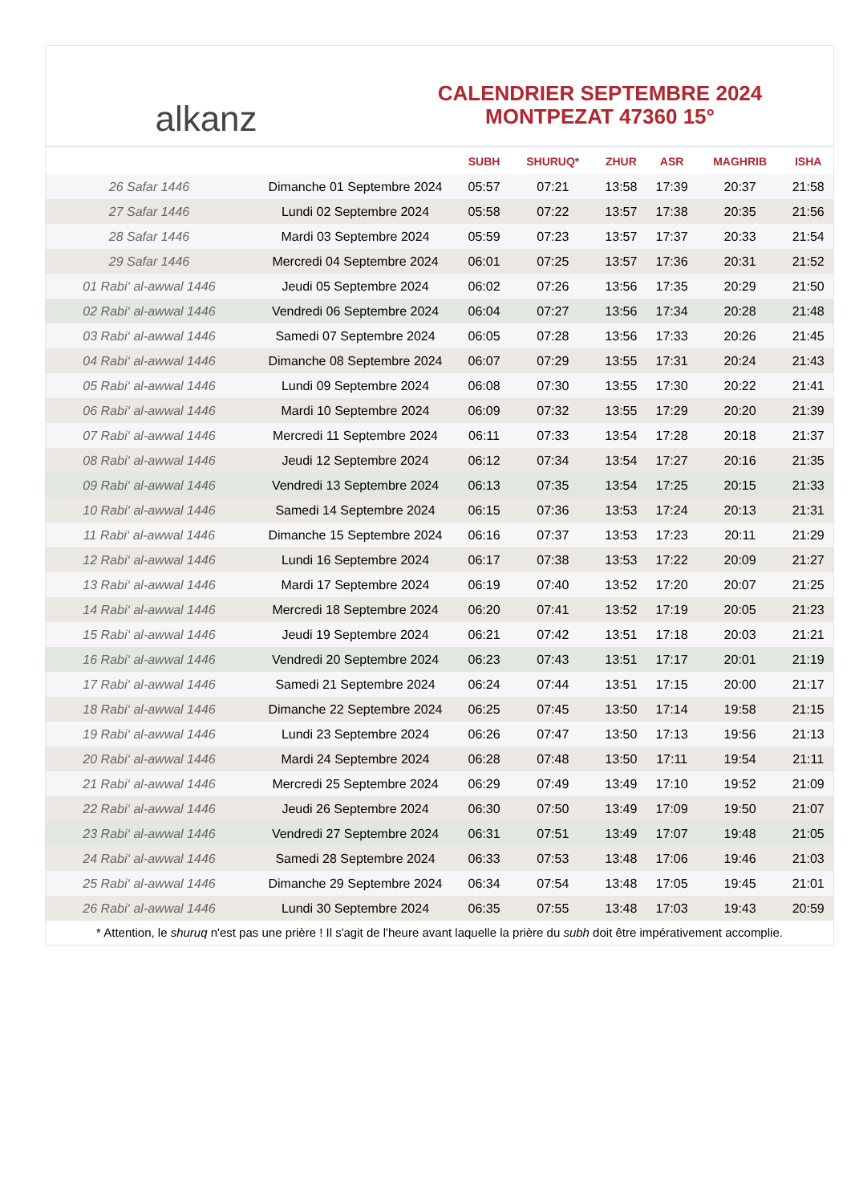alkanz
CALENDRIER SEPTEMBRE 2024
MONTPEZAT 47360 15°
| | | SUBH | SHURUQ* | ZHUR | ASR | MAGHRIB | ISHA |
| --- | --- | --- | --- | --- | --- | --- | --- |
| 26 Safar 1446 | Dimanche 01 Septembre 2024 | 05:57 | 07:21 | 13:58 | 17:39 | 20:37 | 21:58 |
| 27 Safar 1446 | Lundi 02 Septembre 2024 | 05:58 | 07:22 | 13:57 | 17:38 | 20:35 | 21:56 |
| 28 Safar 1446 | Mardi 03 Septembre 2024 | 05:59 | 07:23 | 13:57 | 17:37 | 20:33 | 21:54 |
| 29 Safar 1446 | Mercredi 04 Septembre 2024 | 06:01 | 07:25 | 13:57 | 17:36 | 20:31 | 21:52 |
| 01 Rabi‘ al-awwal 1446 | Jeudi 05 Septembre 2024 | 06:02 | 07:26 | 13:56 | 17:35 | 20:29 | 21:50 |
| 02 Rabi‘ al-awwal 1446 | Vendredi 06 Septembre 2024 | 06:04 | 07:27 | 13:56 | 17:34 | 20:28 | 21:48 |
| 03 Rabi‘ al-awwal 1446 | Samedi 07 Septembre 2024 | 06:05 | 07:28 | 13:56 | 17:33 | 20:26 | 21:45 |
| 04 Rabi‘ al-awwal 1446 | Dimanche 08 Septembre 2024 | 06:07 | 07:29 | 13:55 | 17:31 | 20:24 | 21:43 |
| 05 Rabi‘ al-awwal 1446 | Lundi 09 Septembre 2024 | 06:08 | 07:30 | 13:55 | 17:30 | 20:22 | 21:41 |
| 06 Rabi‘ al-awwal 1446 | Mardi 10 Septembre 2024 | 06:09 | 07:32 | 13:55 | 17:29 | 20:20 | 21:39 |
| 07 Rabi‘ al-awwal 1446 | Mercredi 11 Septembre 2024 | 06:11 | 07:33 | 13:54 | 17:28 | 20:18 | 21:37 |
| 08 Rabi‘ al-awwal 1446 | Jeudi 12 Septembre 2024 | 06:12 | 07:34 | 13:54 | 17:27 | 20:16 | 21:35 |
| 09 Rabi‘ al-awwal 1446 | Vendredi 13 Septembre 2024 | 06:13 | 07:35 | 13:54 | 17:25 | 20:15 | 21:33 |
| 10 Rabi‘ al-awwal 1446 | Samedi 14 Septembre 2024 | 06:15 | 07:36 | 13:53 | 17:24 | 20:13 | 21:31 |
| 11 Rabi‘ al-awwal 1446 | Dimanche 15 Septembre 2024 | 06:16 | 07:37 | 13:53 | 17:23 | 20:11 | 21:29 |
| 12 Rabi‘ al-awwal 1446 | Lundi 16 Septembre 2024 | 06:17 | 07:38 | 13:53 | 17:22 | 20:09 | 21:27 |
| 13 Rabi‘ al-awwal 1446 | Mardi 17 Septembre 2024 | 06:19 | 07:40 | 13:52 | 17:20 | 20:07 | 21:25 |
| 14 Rabi‘ al-awwal 1446 | Mercredi 18 Septembre 2024 | 06:20 | 07:41 | 13:52 | 17:19 | 20:05 | 21:23 |
| 15 Rabi‘ al-awwal 1446 | Jeudi 19 Septembre 2024 | 06:21 | 07:42 | 13:51 | 17:18 | 20:03 | 21:21 |
| 16 Rabi‘ al-awwal 1446 | Vendredi 20 Septembre 2024 | 06:23 | 07:43 | 13:51 | 17:17 | 20:01 | 21:19 |
| 17 Rabi‘ al-awwal 1446 | Samedi 21 Septembre 2024 | 06:24 | 07:44 | 13:51 | 17:15 | 20:00 | 21:17 |
| 18 Rabi‘ al-awwal 1446 | Dimanche 22 Septembre 2024 | 06:25 | 07:45 | 13:50 | 17:14 | 19:58 | 21:15 |
| 19 Rabi‘ al-awwal 1446 | Lundi 23 Septembre 2024 | 06:26 | 07:47 | 13:50 | 17:13 | 19:56 | 21:13 |
| 20 Rabi‘ al-awwal 1446 | Mardi 24 Septembre 2024 | 06:28 | 07:48 | 13:50 | 17:11 | 19:54 | 21:11 |
| 21 Rabi‘ al-awwal 1446 | Mercredi 25 Septembre 2024 | 06:29 | 07:49 | 13:49 | 17:10 | 19:52 | 21:09 |
| 22 Rabi‘ al-awwal 1446 | Jeudi 26 Septembre 2024 | 06:30 | 07:50 | 13:49 | 17:09 | 19:50 | 21:07 |
| 23 Rabi‘ al-awwal 1446 | Vendredi 27 Septembre 2024 | 06:31 | 07:51 | 13:49 | 17:07 | 19:48 | 21:05 |
| 24 Rabi‘ al-awwal 1446 | Samedi 28 Septembre 2024 | 06:33 | 07:53 | 13:48 | 17:06 | 19:46 | 21:03 |
| 25 Rabi‘ al-awwal 1446 | Dimanche 29 Septembre 2024 | 06:34 | 07:54 | 13:48 | 17:05 | 19:45 | 21:01 |
| 26 Rabi‘ al-awwal 1446 | Lundi 30 Septembre 2024 | 06:35 | 07:55 | 13:48 | 17:03 | 19:43 | 20:59 |
* Attention, le shuruq n'est pas une prière ! Il s'agit de l'heure avant laquelle la prière du subh doit être impérativement accomplie.